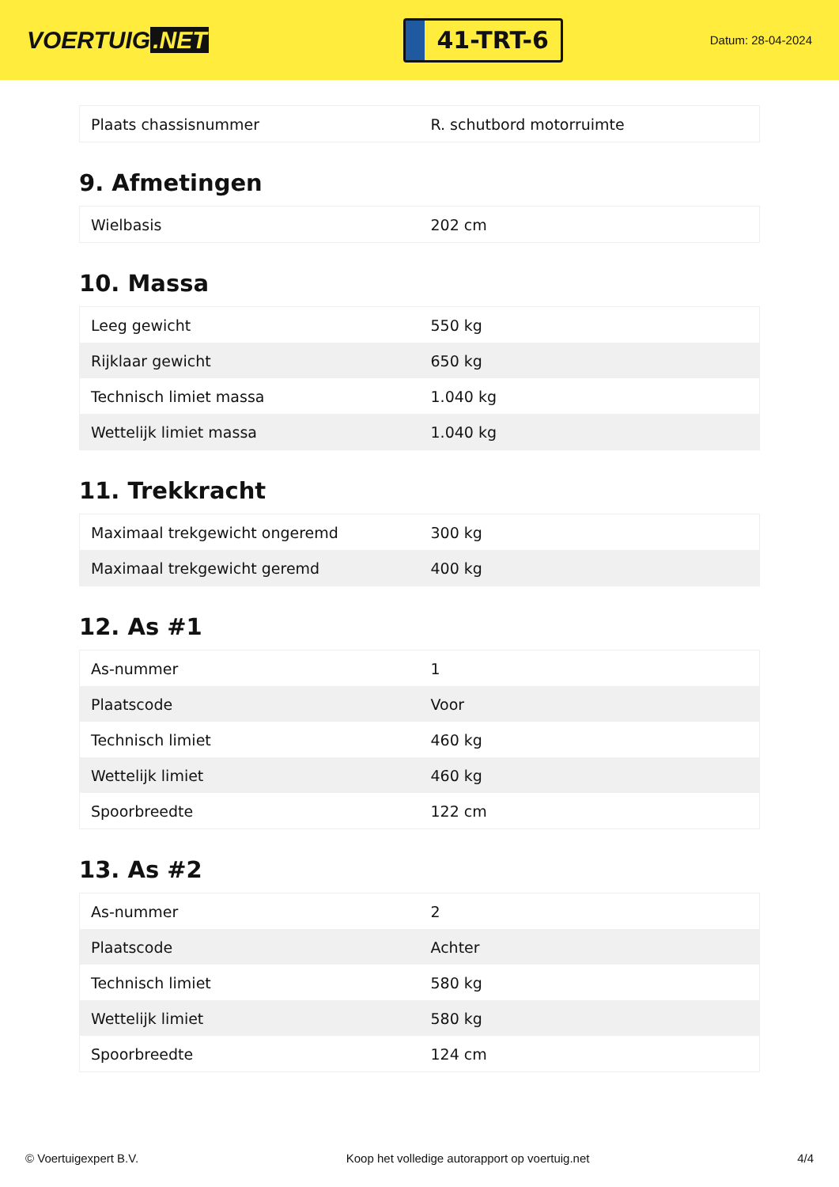VOERTUIG.NET
41-TRT-6
Datum: 28-04-2024
| Plaats chassisnummer | R. schutbord motorruimte |
9. Afmetingen
| Wielbasis | 202 cm |
10. Massa
| Leeg gewicht | 550 kg |
| Rijklaar gewicht | 650 kg |
| Technisch limiet massa | 1.040 kg |
| Wettelijk limiet massa | 1.040 kg |
11. Trekkracht
| Maximaal trekgewicht ongeremd | 300 kg |
| Maximaal trekgewicht geremd | 400 kg |
12. As #1
| As-nummer | 1 |
| Plaatscode | Voor |
| Technisch limiet | 460 kg |
| Wettelijk limiet | 460 kg |
| Spoorbreedte | 122 cm |
13. As #2
| As-nummer | 2 |
| Plaatscode | Achter |
| Technisch limiet | 580 kg |
| Wettelijk limiet | 580 kg |
| Spoorbreedte | 124 cm |
© Voertuigexpert B.V. Koop het volledige autorapport op voertuig.net 4/4